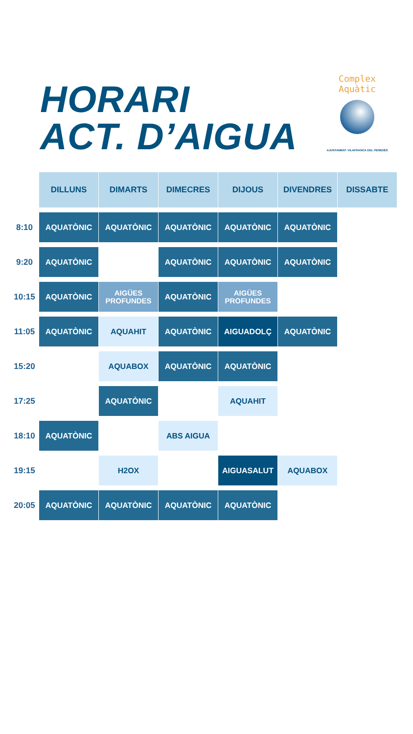HORARI
ACT. D’AIGUA
Complex Aquàtic
AJUNTAMENT VILAFRANCA DEL PENEDÈS
| | DILLUNS | DIMARTS | DIMECRES | DIJOUS | DIVENDRES | DISSABTE |
| 8:10 | AQUATÒNIC | AQUATÒNIC | AQUATÒNIC | AQUATÒNIC | AQUATÒNIC | |
| 9:20 | AQUATÒNIC | | AQUATÒNIC | AQUATÒNIC | AQUATÒNIC | |
| 10:15 | AQUATÒNIC | AIGÜES PROFUNDES | AQUATÒNIC | AIGÜES PROFUNDES | | |
| 11:05 | AQUATÒNIC | AQUAHIT | AQUATÒNIC | AIGUADOLÇ | AQUATÒNIC | |
| 15:20 | | AQUABOX | AQUATÒNIC | AQUATÒNIC | | |
| 17:25 | | AQUATÒNIC | | AQUAHIT | | |
| 18:10 | AQUATÒNIC | | ABS AIGUA | | | |
| 19:15 | | H2OX | | AIGUASALUT | AQUABOX | |
| 20:05 | AQUATÒNIC | AQUATÒNIC | AQUATÒNIC | AQUATÒNIC | | |